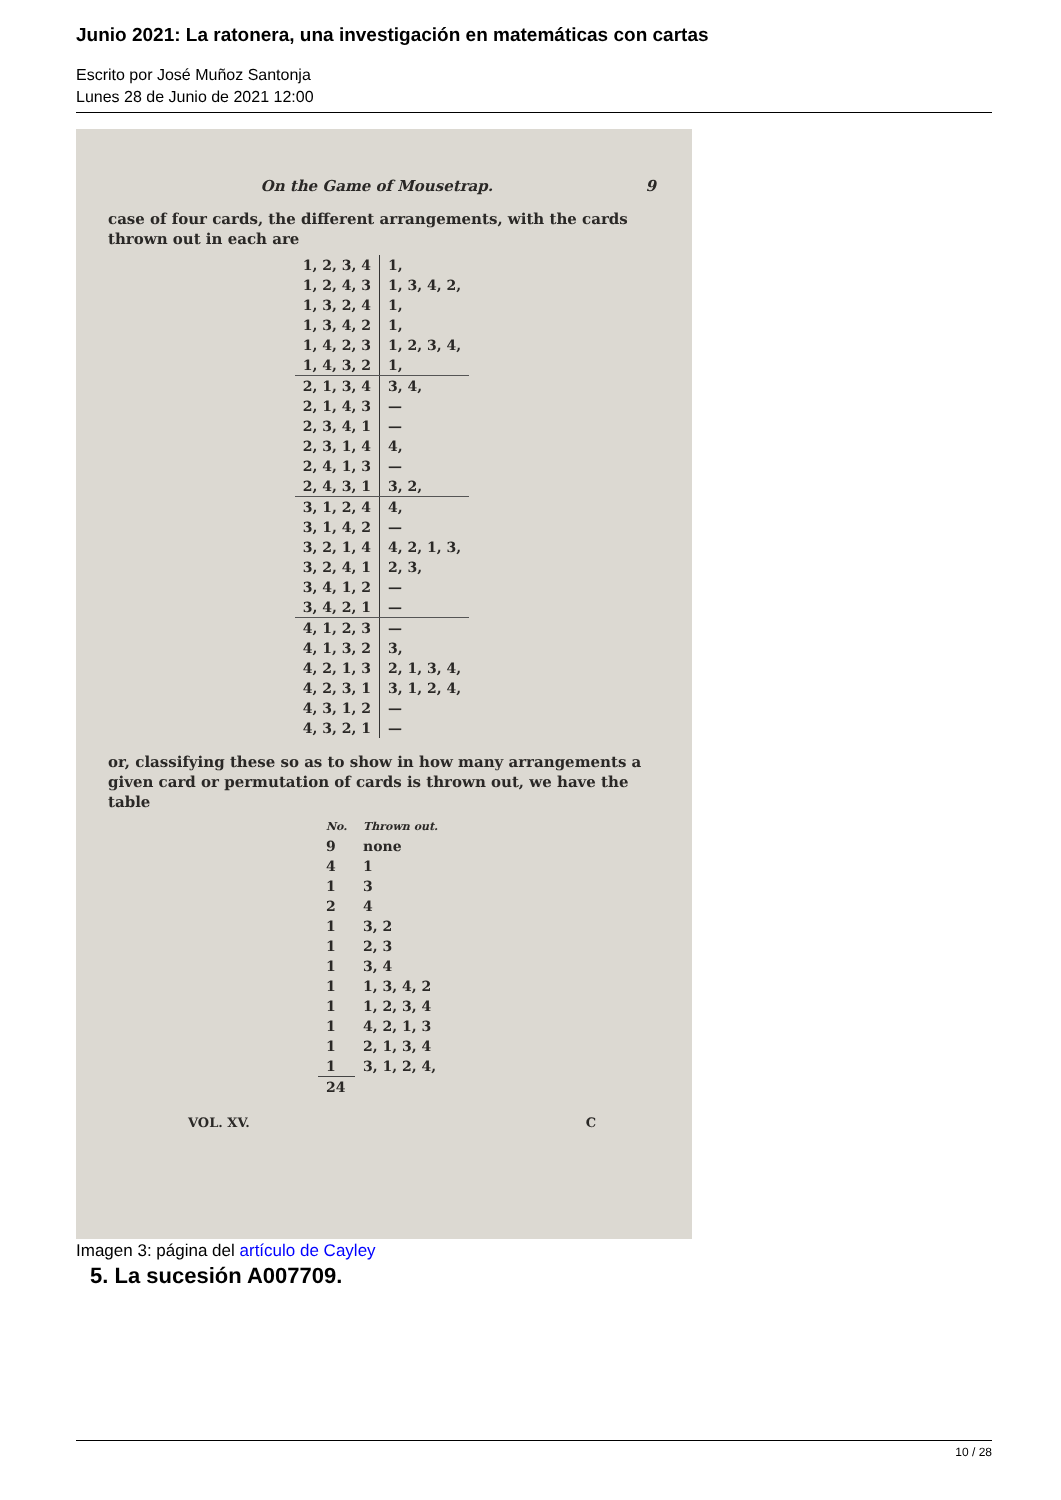Junio 2021: La ratonera, una investigación en matemáticas con cartas
Escrito por José Muñoz Santonja
Lunes 28 de Junio de 2021 12:00
On the Game of Mousetrap. 9
case of four cards, the different arrangements, with the cards thrown out in each are
| 1, 2, 3, 4 | 1, |
| 1, 2, 4, 3 | 1, 3, 4, 2, |
| 1, 3, 2, 4 | 1, |
| 1, 3, 4, 2 | 1, |
| 1, 4, 2, 3 | 1, 2, 3, 4, |
| 1, 4, 3, 2 | 1, |
| 2, 1, 3, 4 | 3, 4, |
| 2, 1, 4, 3 | — |
| 2, 3, 4, 1 | — |
| 2, 3, 1, 4 | 4, |
| 2, 4, 1, 3 | — |
| 2, 4, 3, 1 | 3, 2, |
| 3, 1, 2, 4 | 4, |
| 3, 1, 4, 2 | — |
| 3, 2, 1, 4 | 4, 2, 1, 3, |
| 3, 2, 4, 1 | 2, 3, |
| 3, 4, 1, 2 | — |
| 3, 4, 2, 1 | — |
| 4, 1, 2, 3 | — |
| 4, 1, 3, 2 | 3, |
| 4, 2, 1, 3 | 2, 1, 3, 4, |
| 4, 2, 3, 1 | 3, 1, 2, 4, |
| 4, 3, 1, 2 | — |
| 4, 3, 2, 1 | — |
or, classifying these so as to show in how many arrangements a given card or permutation of cards is thrown out, we have the table
| No. | Thrown out. |
| --- | --- |
| 9 | none |
| 4 | 1 |
| 1 | 3 |
| 2 | 4 |
| 1 | 3, 2 |
| 1 | 2, 3 |
| 1 | 3, 4 |
| 1 | 1, 3, 4, 2 |
| 1 | 1, 2, 3, 4 |
| 1 | 4, 2, 1, 3 |
| 1 | 2, 1, 3, 4 |
| 1 | 3, 1, 2, 4, |
| 24 | |
VOL. XV. C
Imagen 3: página del artículo de Cayley
5. La sucesión A007709.
10 / 28